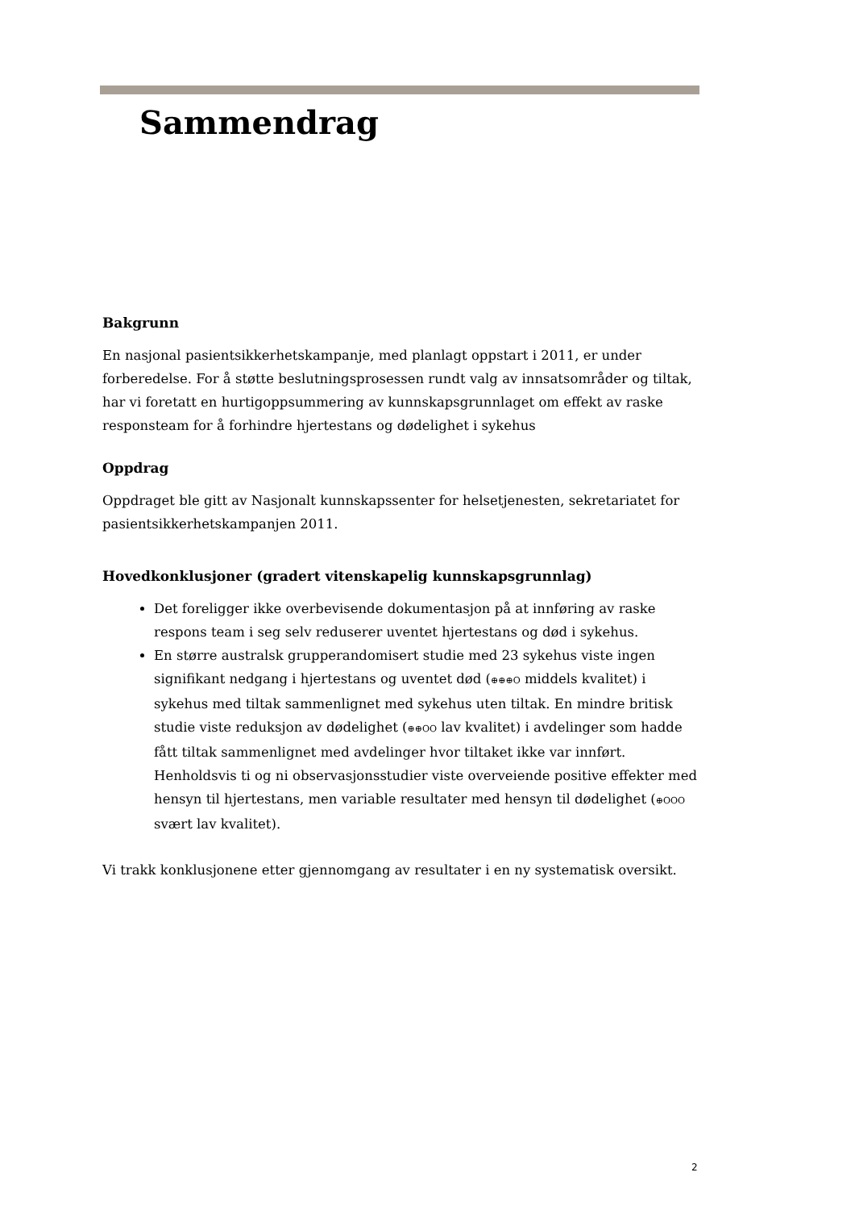Sammendrag
Bakgrunn
En nasjonal pasientsikkerhetskampanje, med planlagt oppstart i 2011, er under forberedelse. For å støtte beslutningsprosessen rundt valg av innsatsområder og tiltak, har vi foretatt en hurtigoppsummering av kunnskapsgrunnlaget om effekt av raske responsteam for å forhindre hjertestans og dødelighet i sykehus
Oppdrag
Oppdraget ble gitt av Nasjonalt kunnskapssenter for helsetjenesten, sekretariatet for pasientsikkerhetskampanjen 2011.
Hovedkonklusjoner (gradert vitenskapelig kunnskapsgrunnlag)
Det foreligger ikke overbevisende dokumentasjon på at innføring av raske respons team i seg selv reduserer uventet hjertestans og død i sykehus.
En større australsk grupperandomisert studie med 23 sykehus viste ingen signifikant nedgang i hjertestans og uventet død (⊕⊕⊕O middels kvalitet) i sykehus med tiltak sammenlignet med sykehus uten tiltak. En mindre britisk studie viste reduksjon av dødelighet (⊕⊕OO lav kvalitet) i avdelinger som hadde fått tiltak sammenlignet med avdelinger hvor tiltaket ikke var innført. Henholdsvis ti og ni observasjonsstudier viste overveiende positive effekter med hensyn til hjertestans, men variable resultater med hensyn til dødelighet (⊕OOO svært lav kvalitet).
Vi trakk konklusjonene etter gjennomgang av resultater i en ny systematisk oversikt.
2